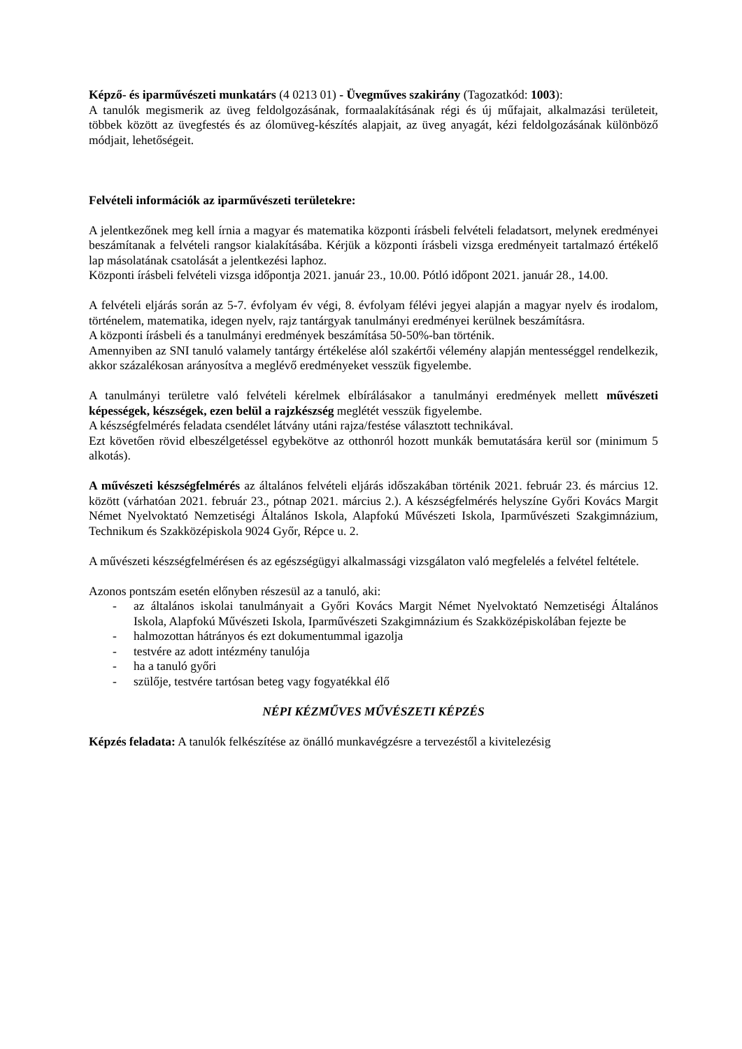Képző- és iparművészeti munkatárs (4 0213 01) - Üvegműves szakirány (Tagozatkód: 1003):
A tanulók megismerik az üveg feldolgozásának, formaalakításának régi és új műfajait, alkalmazási területeit, többek között az üvegfestés és az ólomüveg-készítés alapjait, az üveg anyagát, kézi feldolgozásának különböző módjait, lehetőségeit.
Felvételi információk az iparművészeti területekre:
A jelentkezőnek meg kell írnia a magyar és matematika központi írásbeli felvételi feladatsort, melynek eredményei beszámítanak a felvételi rangsor kialakításába. Kérjük a központi írásbeli vizsga eredményeit tartalmazó értékelő lap másolatának csatolását a jelentkezési laphoz.
Központi írásbeli felvételi vizsga időpontja 2021. január 23., 10.00. Pótló időpont 2021. január 28., 14.00.
A felvételi eljárás során az 5-7. évfolyam év végi, 8. évfolyam félévi jegyei alapján a magyar nyelv és irodalom, történelem, matematika, idegen nyelv, rajz tantárgyak tanulmányi eredményei kerülnek beszámításra.
A központi írásbeli és a tanulmányi eredmények beszámítása 50-50%-ban történik.
Amennyiben az SNI tanuló valamely tantárgy értékelése alól szakértői vélemény alapján mentességgel rendelkezik, akkor százalékosan arányosítva a meglévő eredményeket vesszük figyelembe.
A tanulmányi területre való felvételi kérelmek elbírálásakor a tanulmányi eredmények mellett művészeti képességek, készségek, ezen belül a rajzkészség meglétét vesszük figyelembe.
A készségfelmérés feladata csendélet látvány utáni rajza/festése választott technikával.
Ezt követően rövid elbeszélgetéssel egybekötve az otthonról hozott munkák bemutatására kerül sor (minimum 5 alkotás).
A művészeti készségfelmérés az általános felvételi eljárás időszakában történik 2021. február 23. és március 12. között (várhatóan 2021. február 23., pótnap 2021. március 2.). A készségfelmérés helyszíne Győri Kovács Margit Német Nyelvoktató Nemzetiségi Általános Iskola, Alapfokú Művészeti Iskola, Iparművészeti Szakgimnázium, Technikum és Szakközépiskola 9024 Győr, Répce u. 2.
A művészeti készségfelmérésen és az egészségügyi alkalmassági vizsgálaton való megfelelés a felvétel feltétele.
Azonos pontszám esetén előnyben részesül az a tanuló, aki:
- az általános iskolai tanulmányait a Győri Kovács Margit Német Nyelvoktató Nemzetiségi Általános Iskola, Alapfokú Művészeti Iskola, Iparművészeti Szakgimnázium és Szakközépiskolában fejezte be
- halmozottan hátrányos és ezt dokumentummal igazolja
- testvére az adott intézmény tanulója
- ha a tanuló győri
- szülője, testvére tartósan beteg vagy fogyatékkal élő
NÉPI KÉZMŰVES MŰVÉSZETI KÉPZÉS
Képzés feladata: A tanulók felkészítése az önálló munkavégzésre a tervezéstől a kivitelezésig